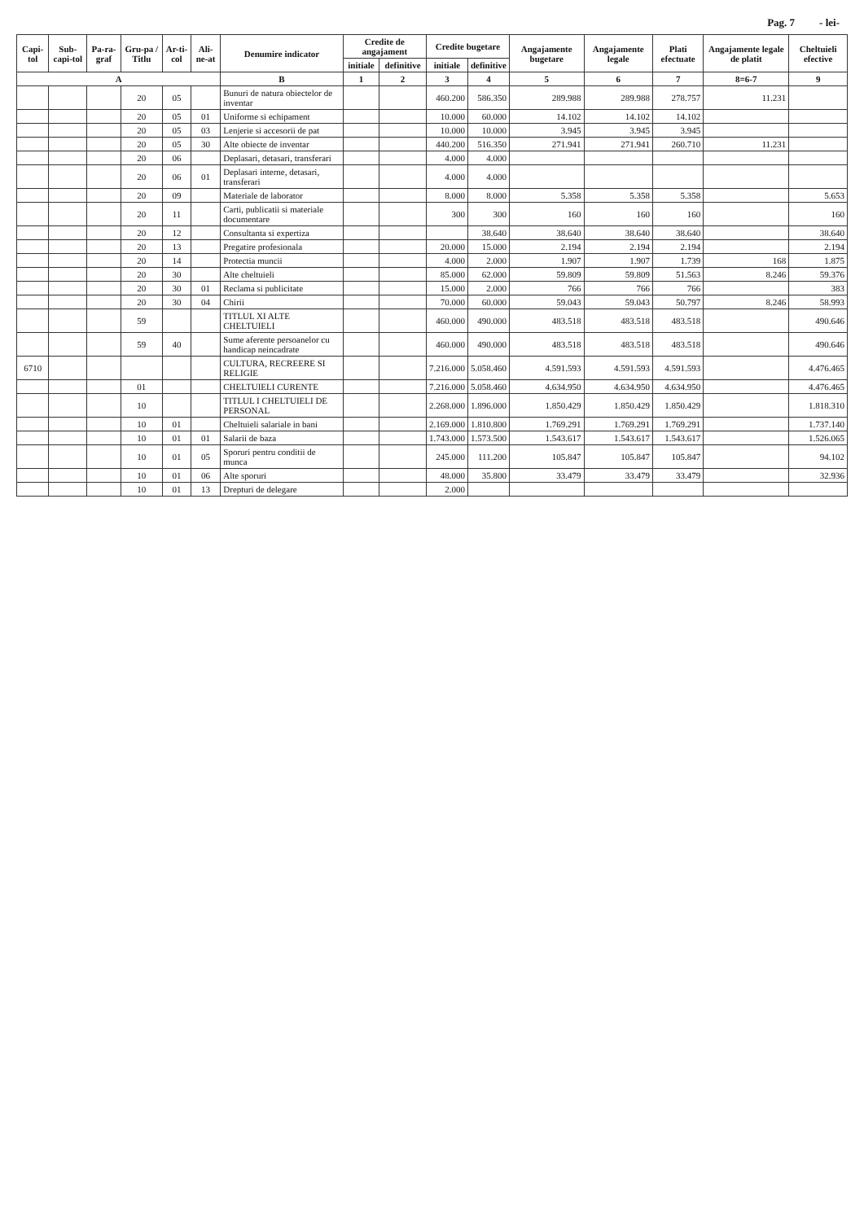Pag. 7 - lei-
| Capi-tol | Sub-capi-tol | Pa-ra-graf | Gru-pa / Titlu | Ar-ti-col | Ali-ne-at | Denumire indicator | Credite de angajament | | Credite bugetare | | Angajamente bugetare | Angajamente legale | Plati efectuate | Angajamente legale de platit | Cheltuieli efective |
| --- | --- | --- | --- | --- | --- | --- | --- | --- | --- | --- | --- | --- | --- | --- | --- |
| | | | | | | | initiale | definitive | initiale | definitive | | | | | |
| A | | | | | | B | 1 | 2 | 3 | 4 | 5 | 6 | 7 | 8=6-7 | 9 |
| | | | 20 | 05 | | Bunuri de natura obiectelor de inventar | | | 460.200 | 586.350 | 289.988 | 289.988 | 278.757 | 11.231 | |
| | | | 20 | 05 | 01 | Uniforme si echipament | | | 10.000 | 60.000 | 14.102 | 14.102 | 14.102 | | |
| | | | 20 | 05 | 03 | Lenjerie si accesorii de pat | | | 10.000 | 10.000 | 3.945 | 3.945 | 3.945 | | |
| | | | 20 | 05 | 30 | Alte obiecte de inventar | | | 440.200 | 516.350 | 271.941 | 271.941 | 260.710 | 11.231 | |
| | | | 20 | 06 | | Deplasari, detasari, transferari | | | 4.000 | 4.000 | | | | | |
| | | | 20 | 06 | 01 | Deplasari interne, detasari, transferari | | | 4.000 | 4.000 | | | | | |
| | | | 20 | 09 | | Materiale de laborator | | | 8.000 | 8.000 | 5.358 | 5.358 | 5.358 | | 5.653 |
| | | | 20 | 11 | | Carti, publicatii si materiale documentare | | | 300 | 300 | 160 | 160 | 160 | | 160 |
| | | | 20 | 12 | | Consultanta si expertiza | | | | 38.640 | 38.640 | 38.640 | 38.640 | | 38.640 |
| | | | 20 | 13 | | Pregatire profesionala | | | 20.000 | 15.000 | 2.194 | 2.194 | 2.194 | | 2.194 |
| | | | 20 | 14 | | Protectia muncii | | | 4.000 | 2.000 | 1.907 | 1.907 | 1.739 | 168 | 1.875 |
| | | | 20 | 30 | | Alte cheltuieli | | | 85.000 | 62.000 | 59.809 | 59.809 | 51.563 | 8.246 | 59.376 |
| | | | 20 | 30 | 01 | Reclama si publicitate | | | 15.000 | 2.000 | 766 | 766 | 766 | | 383 |
| | | | 20 | 30 | 04 | Chirii | | | 70.000 | 60.000 | 59.043 | 59.043 | 50.797 | 8.246 | 58.993 |
| | | | 59 | | | TITLUL XI ALTE CHELTUIELI | | | 460.000 | 490.000 | 483.518 | 483.518 | 483.518 | | 490.646 |
| | | | 59 | 40 | | Sume aferente persoanelor cu handicap neincadrate | | | 460.000 | 490.000 | 483.518 | 483.518 | 483.518 | | 490.646 |
| 6710 | | | | | | CULTURA, RECREERE SI RELIGIE | | | 7.216.000 | 5.058.460 | 4.591.593 | 4.591.593 | 4.591.593 | | 4.476.465 |
| | | | 01 | | | CHELTUIELI CURENTE | | | 7.216.000 | 5.058.460 | 4.634.950 | 4.634.950 | 4.634.950 | | 4.476.465 |
| | | | 10 | | | TITLUL I CHELTUIELI DE PERSONAL | | | 2.268.000 | 1.896.000 | 1.850.429 | 1.850.429 | 1.850.429 | | 1.818.310 |
| | | | 10 | 01 | | Cheltuieli salariale in bani | | | 2.169.000 | 1.810.800 | 1.769.291 | 1.769.291 | 1.769.291 | | 1.737.140 |
| | | | 10 | 01 | 01 | Salarii de baza | | | 1.743.000 | 1.573.500 | 1.543.617 | 1.543.617 | 1.543.617 | | 1.526.065 |
| | | | 10 | 01 | 05 | Sporuri pentru conditii de munca | | | 245.000 | 111.200 | 105.847 | 105.847 | 105.847 | | 94.102 |
| | | | 10 | 01 | 06 | Alte sporuri | | | 48.000 | 35.800 | 33.479 | 33.479 | 33.479 | | 32.936 |
| | | | 10 | 01 | 13 | Drepturi de delegare | | | 2.000 | | | | | | |